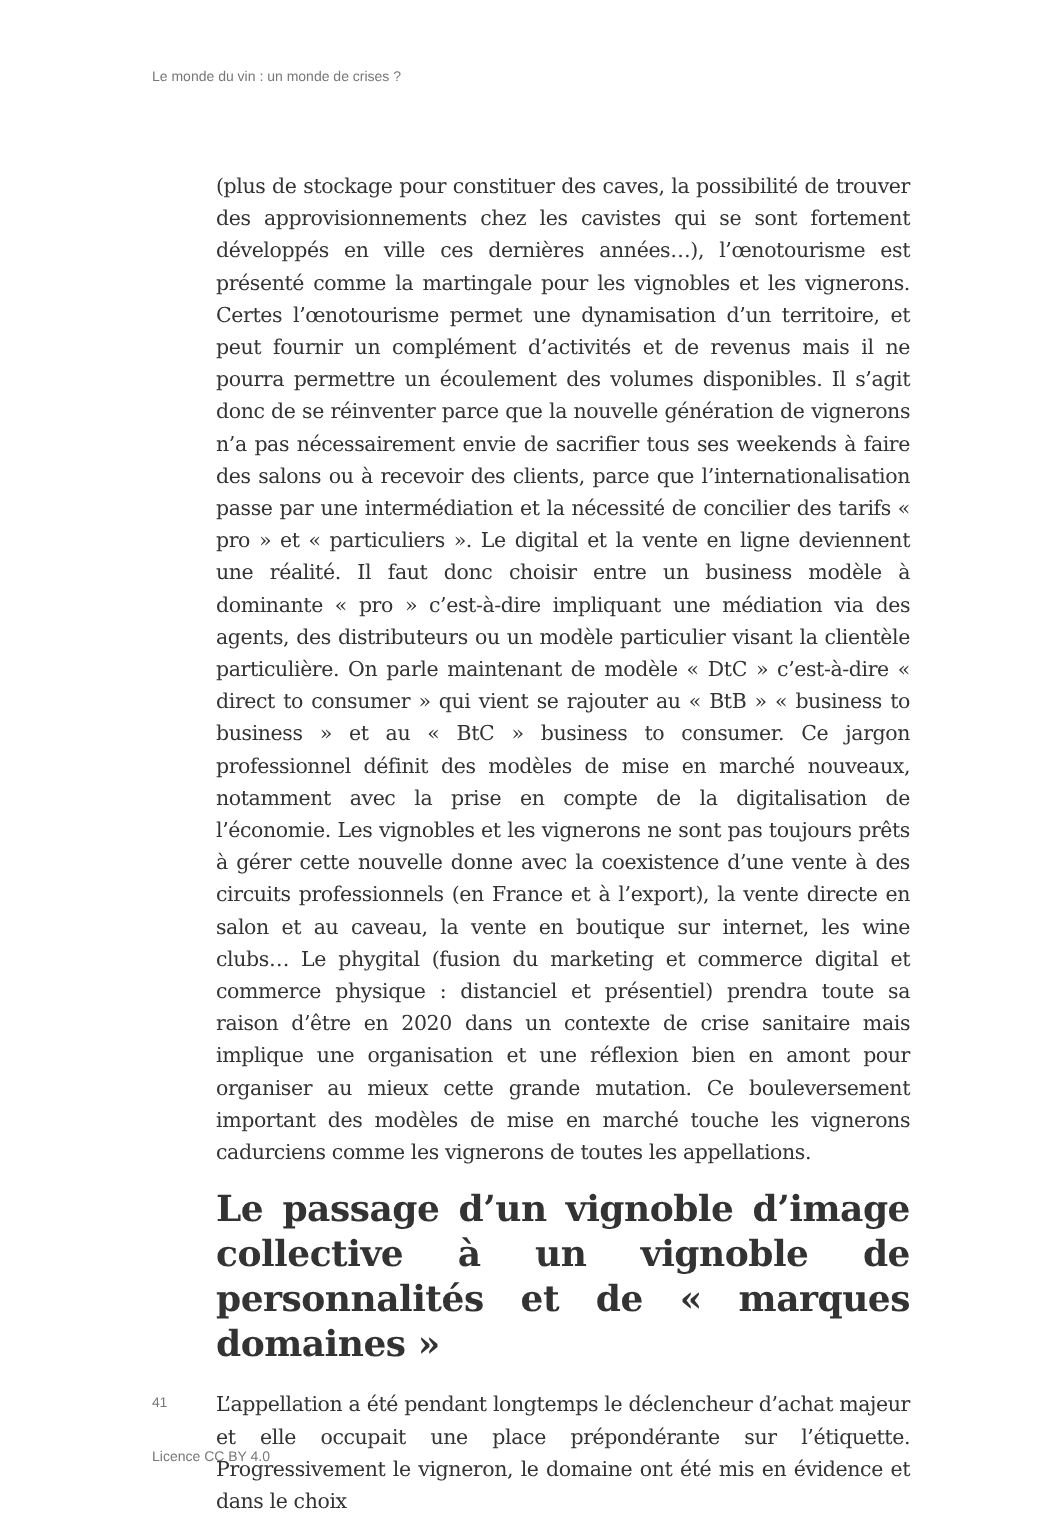Le monde du vin : un monde de crises ?
(plus de stockage pour constituer des caves, la possibilité de trouver des approvisionnements chez les cavistes qui se sont fortement développés en ville ces dernières années…), l’œnotourisme est présenté comme la martingale pour les vignobles et les vignerons. Certes l’œnotourisme permet une dynamisation d’un territoire, et peut fournir un complément d’activités et de revenus mais il ne pourra permettre un écoulement des volumes disponibles. Il s’agit donc de se réinventer parce que la nouvelle génération de vignerons n’a pas nécessairement envie de sacrifier tous ses weekends à faire des salons ou à recevoir des clients, parce que l’internationalisation passe par une intermédiation et la nécessité de concilier des tarifs « pro » et « particuliers ». Le digital et la vente en ligne deviennent une réalité. Il faut donc choisir entre un business modèle à dominante « pro » c’est-à-dire impliquant une médiation via des agents, des distributeurs ou un modèle particulier visant la clientèle particulière. On parle maintenant de modèle « DtC » c’est-à-dire « direct to consumer » qui vient se rajouter au « BtB » « business to business » et au « BtC » business to consumer. Ce jargon professionnel définit des modèles de mise en marché nouveaux, notamment avec la prise en compte de la digitalisation de l’économie. Les vignobles et les vignerons ne sont pas toujours prêts à gérer cette nouvelle donne avec la coexistence d’une vente à des circuits professionnels (en France et à l’export), la vente directe en salon et au caveau, la vente en boutique sur internet, les wine clubs… Le phygital (fusion du marketing et commerce digital et commerce physique : distanciel et présentiel) prendra toute sa raison d’être en 2020 dans un contexte de crise sanitaire mais implique une organisation et une réflexion bien en amont pour organiser au mieux cette grande mutation. Ce bouleversement important des modèles de mise en marché touche les vignerons cadurciens comme les vignerons de toutes les appellations.
Le passage d’un vignoble d’image collective à un vignoble de personnalités et de « marques domaines »
41
L’appellation a été pendant longtemps le déclencheur d’achat majeur et elle occupait une place prépondérante sur l’étiquette. Progressivement le vigneron, le domaine ont été mis en évidence et dans le choix
Licence CC BY 4.0